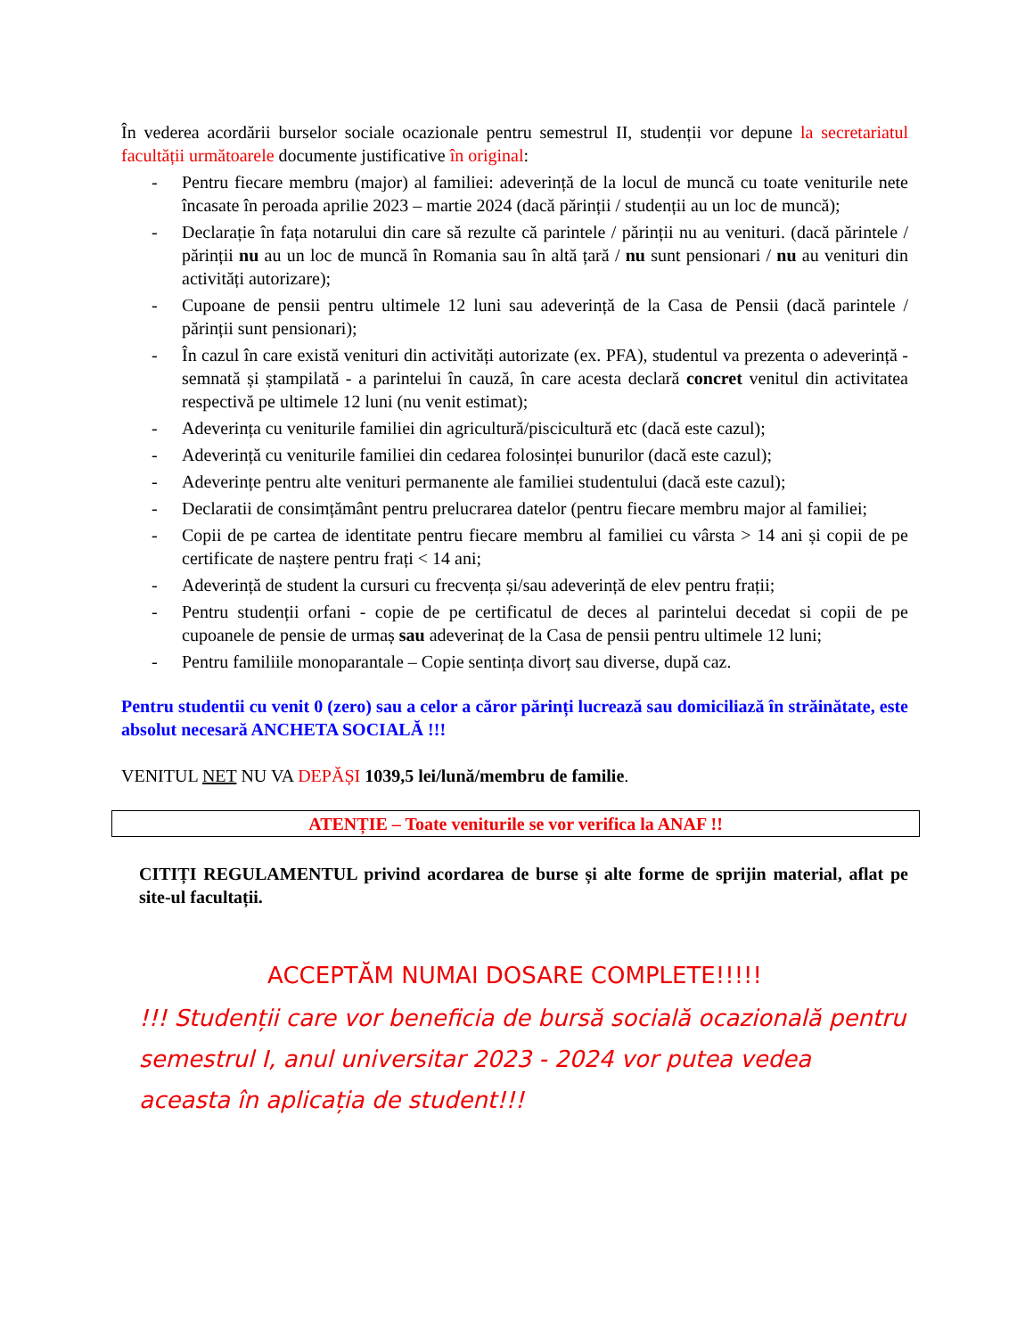În vederea acordării burselor sociale ocazionale pentru semestrul II, studenții vor depune la secretariatul facultății următoarele documente justificative în original:
- Pentru fiecare membru (major) al familiei: adeverință de la locul de muncă cu toate veniturile nete încasate în peroada aprilie 2023 – martie 2024 (dacă părinții / studenții au un loc de muncă);
- Declarație în fața notarului din care să rezulte că parintele / părinții nu au venituri. (dacă părintele / părinții nu au un loc de muncă în Romania sau în altă țară / nu sunt pensionari / nu au venituri din activități autorizare);
- Cupoane de pensii pentru ultimele 12 luni sau adeverință de la Casa de Pensii (dacă parintele / părinții sunt pensionari);
- În cazul în care există venituri din activități autorizate (ex. PFA), studentul va prezenta o adeverință - semnată și ștampilată - a parintelui în cauză, în care acesta declară concret venitul din activitatea respectivă pe ultimele 12 luni (nu venit estimat);
- Adeverința cu veniturile familiei din agricultură/piscicultură etc (dacă este cazul);
- Adeverință cu veniturile familiei din cedarea folosinței bunurilor (dacă este cazul);
- Adeverințe pentru alte venituri permanente ale familiei studentului (dacă este cazul);
- Declaratii de consimțământ pentru prelucrarea datelor (pentru fiecare membru major al familiei;
- Copii de pe cartea de identitate pentru fiecare membru al familiei cu vârsta > 14 ani și copii de pe certificate de naștere pentru frați < 14 ani;
- Adeverință de student la cursuri cu frecvența și/sau adeverință de elev pentru frații;
- Pentru studenții orfani - copie de pe certificatul de deces al parintelui decedat si copii de pe cupoanele de pensie de urmaș sau adeverinaț de la Casa de pensii pentru ultimele 12 luni;
- Pentru familiile monoparantale – Copie sentința divorț sau diverse, după caz.
Pentru studentii cu venit 0 (zero) sau a celor a căror părinți lucrează sau domiciliază în străinătate, este absolut necesară ANCHETA SOCIALĂ !!!
VENITUL NET NU VA DEPĂȘI 1039,5 lei/lună/membru de familie.
ATENȚIE – Toate veniturile se vor verifica la ANAF !!
CITIȚI REGULAMENTUL privind acordarea de burse și alte forme de sprijin material, aflat pe site-ul facultații.
ACCEPTĂM NUMAI DOSARE COMPLETE!!!!!
!!! Studenții care vor beneficia de bursă socială ocazională pentru semestrul I, anul universitar 2023 - 2024 vor putea vedea aceasta în aplicația de student!!!